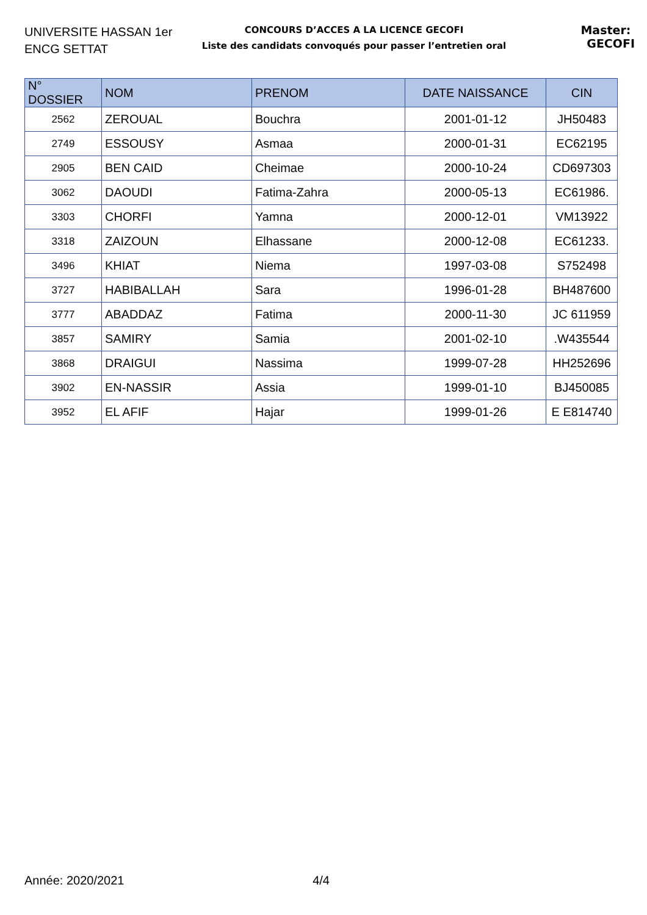UNIVERSITE HASSAN 1er
ENCG SETTAT
CONCOURS D’ACCES A LA LICENCE GECOFI
Liste des candidats convoqués pour passer l’entretien oral
Master: GECOFI
| N° DOSSIER | NOM | PRENOM | DATE NAISSANCE | CIN |
| --- | --- | --- | --- | --- |
| 2562 | ZEROUAL | Bouchra | 2001-01-12 | JH50483 |
| 2749 | ESSOUSY | Asmaa | 2000-01-31 | EC62195 |
| 2905 | BEN CAID | Cheimae | 2000-10-24 | CD697303 |
| 3062 | DAOUDI | Fatima-Zahra | 2000-05-13 | EC61986. |
| 3303 | CHORFI | Yamna | 2000-12-01 | VM13922 |
| 3318 | ZAIZOUN | Elhassane | 2000-12-08 | EC61233. |
| 3496 | KHIAT | Niema | 1997-03-08 | S752498 |
| 3727 | HABIBALLAH | Sara | 1996-01-28 | BH487600 |
| 3777 | ABADDAZ | Fatima | 2000-11-30 | JC 611959 |
| 3857 | SAMIRY | Samia | 2001-02-10 | .W435544 |
| 3868 | DRAIGUI | Nassima | 1999-07-28 | HH252696 |
| 3902 | EN-NASSIR | Assia | 1999-01-10 | BJ450085 |
| 3952 | EL AFIF | Hajar | 1999-01-26 | E E814740 |
Année: 2020/2021 4/4